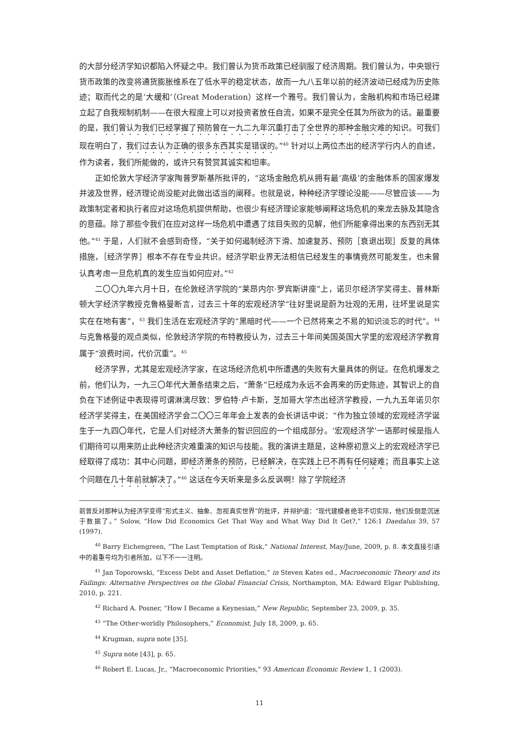的大部分经济学知识都陷入怀疑之中。我们曾认为货币政策已经驯服了经济周期。我们曾认为，中央银行货币政策的改变将通货膨胀维系在了低水平的稳定状态，故而一九八五年以前的经济波动已经成为历史陈迹；取而代之的是‘大缓和’（Great Moderation）这样一个雅号。我们曾认为，金融机构和市场已经建立起了自我规制机制——在很大程度上可以对投资者放任自流，如果不是完全任其为所欲为的话。最重要的是，我们曾认为我们已经掌握了预防曾在一九二九年沉重打击了全世界的那种金融灾难的知识。可我们现在明白了，我们过去认为正确的很多东西其实是错误的。”<sup>40</sup> 针对以上两位杰出的经济学行内人的自述，作为读者，我们所能做的，或许只有赞赏其诚实和坦率。
正如伦敦大学经济学家陶普罗斯基所批评的，“这场金融危机从拥有最‘高级’的金融体系的国家爆发并波及世界，经济理论尚没能对此做出适当的阐释。也就是说，种种经济学理论没能——尽管应该——为政策制定者和执行者应对这场危机提供帮助，也很少有经济理论家能够阐释这场危机的来龙去脉及其隐含的意蕴。除了那些令我们在应对这样一场危机中遭遇了炫目失败的见解，他们所能拿得出来的东西别无其他。”<sup>41</sup> 于是，人们就不会感到奇怪，“关于如何遏制经济下滑、加速复苏、预防［衰退出现］反复的具体措施，［经济学界］根本不存在专业共识。经济学职业界无法相信已经发生的事情竟然可能发生，也未曾认真考虑一旦危机真的发生应当如何应对。”<sup>42</sup>
二〇〇九年六月十日，在伦敦经济学院的“莱昂内尔·罗宾斯讲座”上，诺贝尔经济学奖得主、普林斯顿大学经济学教授克鲁格曼断言，过去三十年的宏观经济学“往好里说是蔚为壮观的无用，往坏里说是实实在在地有害”，<sup>43</sup> 我们生活在宏观经济学的“黑暗时代——一个已然将来之不易的知识淡忘的时代”。<sup>44</sup> 与克鲁格曼的观点类似，伦敦经济学院的布特教授认为，过去三十年间美国英国大学里的宏观经济学教育属于“浪费时间，代价沉重”。<sup>45</sup>
经济学界，尤其是宏观经济学家，在这场经济危机中所遭遇的失败有大量具体的例证。在危机爆发之前，他们认为，一九三〇年代大萧条结束之后，“萧条”已经成为永远不会再来的历史陈迹，其智识上的自负在下述例证中表现得可谓淋漓尽致：罗伯特·卢卡斯，芝加哥大学杰出经济学教授，一九九五年诺贝尔经济学奖得主，在美国经济学会二〇〇三年年会上发表的会长讲话中说：“作为独立领域的宏观经济学诞生于一九四〇年代，它是人们对经济大萧条的智识回应的一个组成部分。‘宏观经济学’一语那时候是指人们期待可以用来防止此种经济灾难重演的知识与技能。我的演讲主题是，这种原初意义上的宏观经济学已经取得了成功：其中心问题，即经济萧条的预防，已经解决，在实践上已不再有任何疑难；而且事实上这个问题在几十年前就解决了。”<sup>46</sup> 这话在今天听来是多么反讽啊！除了学院经济
前曾反对那种认为经济学变得“形式主义、抽象、忽视真实世界”的批评，并辩护道：“现代建模者绝非不切实际，他们反倒是沉迷于数据了。” Solow, “How Did Economics Get That Way and What Way Did It Get?,” 126:1 Daedalus 39, 57 (1997).
<sup>40</sup> Barry Eichengreen, “The Last Temptation of Risk,” National Interest, May/June, 2009, p. 8. 本文直接引语中的着重号均为引者所加，以下不一一注明。
<sup>41</sup> Jan Toporowski, “Excess Debt and Asset Deflation,” in Steven Kates ed., Macroeconomic Theory and its Failings: Alternative Perspectives on the Global Financial Crisis, Northampton, MA: Edward Elgar Publishing, 2010, p. 221.
<sup>42</sup> Richard A. Posner, “How I Became a Keynesian,” New Republic, September 23, 2009, p. 35.
<sup>43</sup> “The Other-worldly Philosophers,” Economist, July 18, 2009, p. 65.
<sup>44</sup> Krugman, supra note [35].
<sup>45</sup> Supra note [43], p. 65.
<sup>46</sup> Robert E. Lucas, Jr., “Macroeconomic Priorities,” 93 American Economic Review 1, 1 (2003).
11